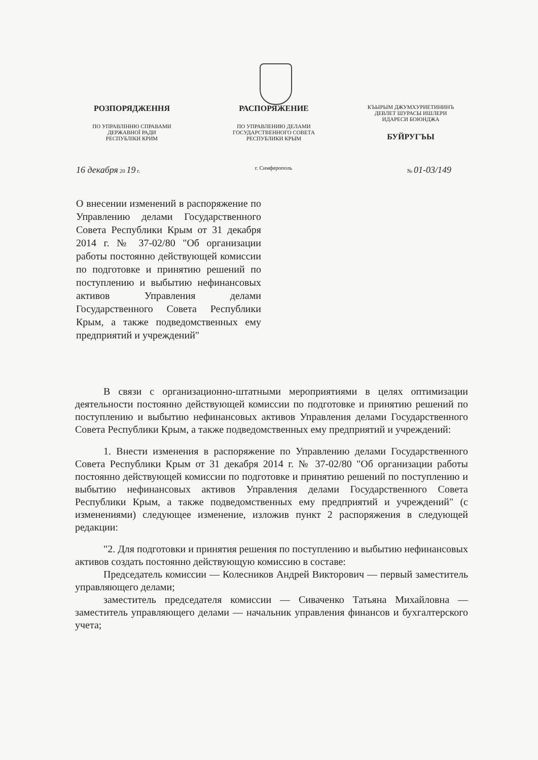РОЗПОРЯДЖЕННЯ
ПО УПРАВЛІННЮ СПРАВАМИ
ДЕРЖАВНОЇ РАДИ
РЕСПУБЛІКИ КРИМ
РАСПОРЯЖЕНИЕ
ПО УПРАВЛЕНИЮ ДЕЛАМИ
ГОСУДАРСТВЕННОГО СОВЕТА
РЕСПУБЛИКИ КРЫМ
КЪЫРЫМ ДЖУМХУРИЕТИНИНЪ
ДЕВЛЕТ ШУРАСЫ ИШЛЕРИ
ИДАРЕСИ БОЮНДЖА
БУЙРУГЪЫ
16 декабря 20 19 г. г. Симферополь № 01-03/149
О внесении изменений в распоряжение по Управлению делами Государственного Совета Республики Крым от 31 декабря 2014 г. № 37-02/80 "Об организации работы постоянно действующей комиссии по подготовке и принятию решений по поступлению и выбытию нефинансовых активов Управления делами Государственного Совета Республики Крым, а также подведомственных ему предприятий и учреждений"
В связи с организационно-штатными мероприятиями в целях оптимизации деятельности постоянно действующей комиссии по подготовке и принятию решений по поступлению и выбытию нефинансовых активов Управления делами Государственного Совета Республики Крым, а также подведомственных ему предприятий и учреждений:
1. Внести изменения в распоряжение по Управлению делами Государственного Совета Республики Крым от 31 декабря 2014 г. № 37-02/80 "Об организации работы постоянно действующей комиссии по подготовке и принятию решений по поступлению и выбытию нефинансовых активов Управления делами Государственного Совета Республики Крым, а также подведомственных ему предприятий и учреждений" (с изменениями) следующее изменение, изложив пункт 2 распоряжения в следующей редакции:
"2. Для подготовки и принятия решения по поступлению и выбытию нефинансовых активов создать постоянно действующую комиссию в составе:
Председатель комиссии — Колесников Андрей Викторович — первый заместитель управляющего делами;
заместитель председателя комиссии — Сиваченко Татьяна Михайловна — заместитель управляющего делами — начальник управления финансов и бухгалтерского учета;